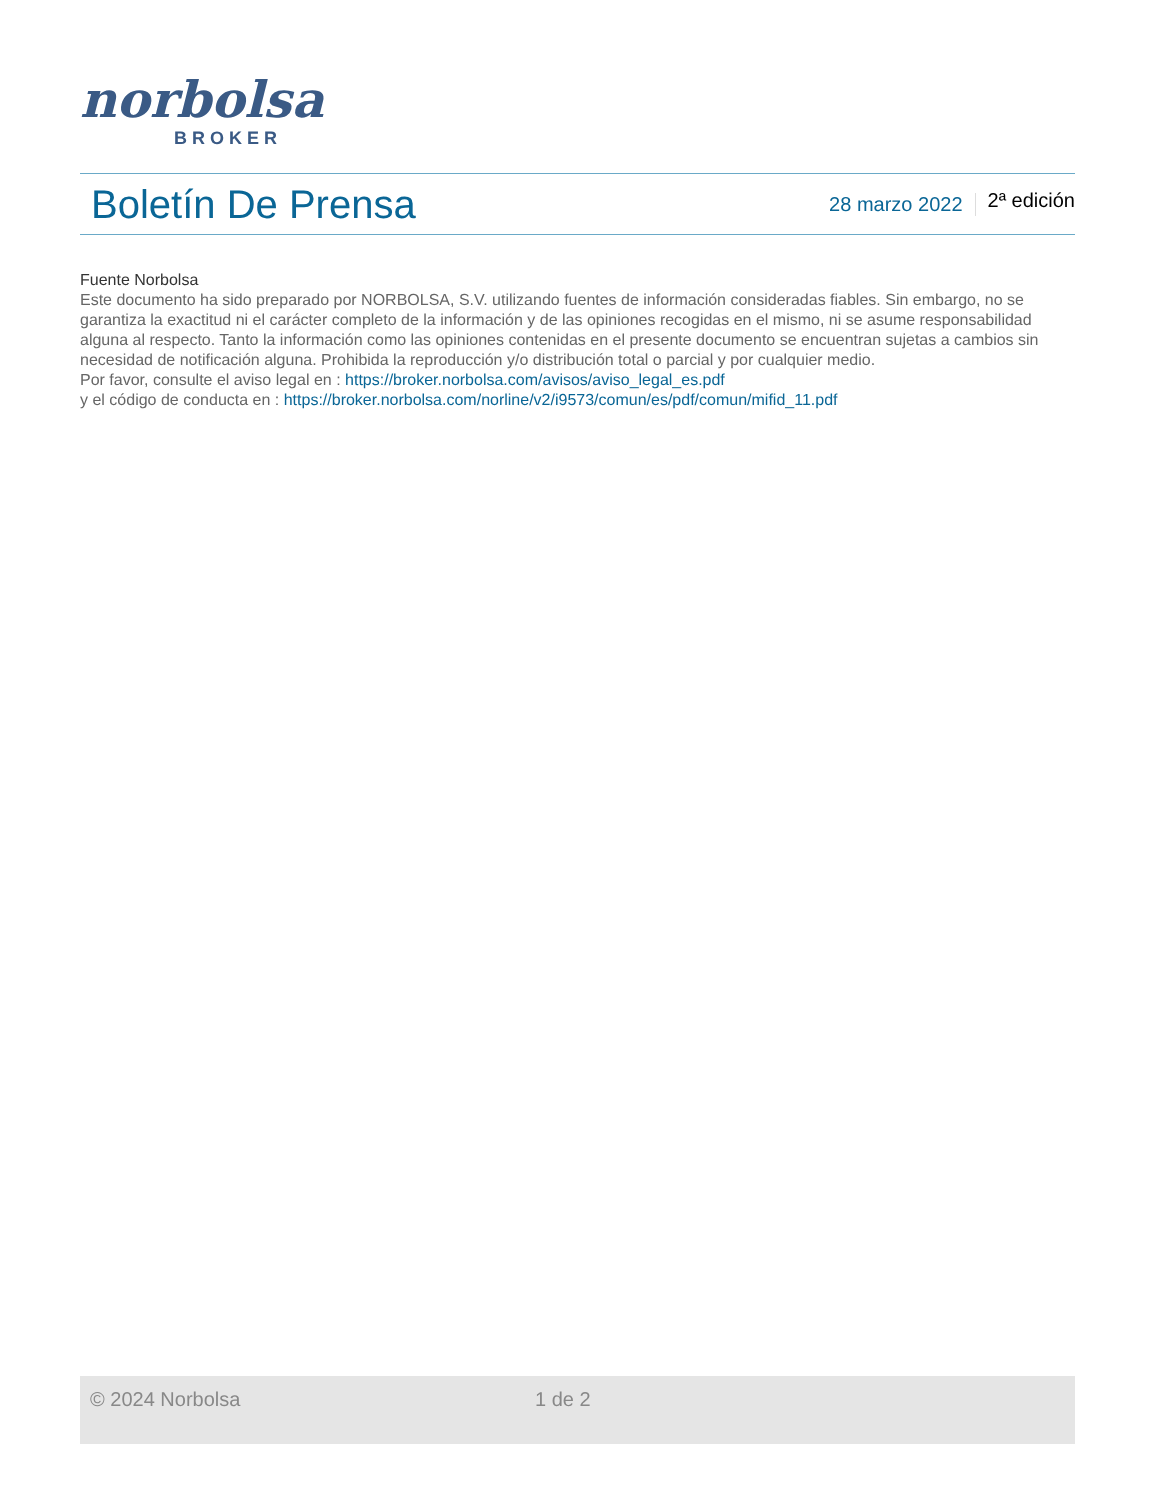norbolsa
BROKER
Boletín De Prensa
28 marzo 2022 2ª edición
Fuente Norbolsa
Este documento ha sido preparado por NORBOLSA, S.V. utilizando fuentes de información consideradas fiables. Sin embargo, no se garantiza la exactitud ni el carácter completo de la información y de las opiniones recogidas en el mismo, ni se asume responsabilidad alguna al respecto. Tanto la información como las opiniones contenidas en el presente documento se encuentran sujetas a cambios sin necesidad de notificación alguna. Prohibida la reproducción y/o distribución total o parcial y por cualquier medio.
Por favor, consulte el aviso legal en : https://broker.norbolsa.com/avisos/aviso_legal_es.pdf
y el código de conducta en : https://broker.norbolsa.com/norline/v2/i9573/comun/es/pdf/comun/mifid_11.pdf
© 2024 Norbolsa 1 de 2